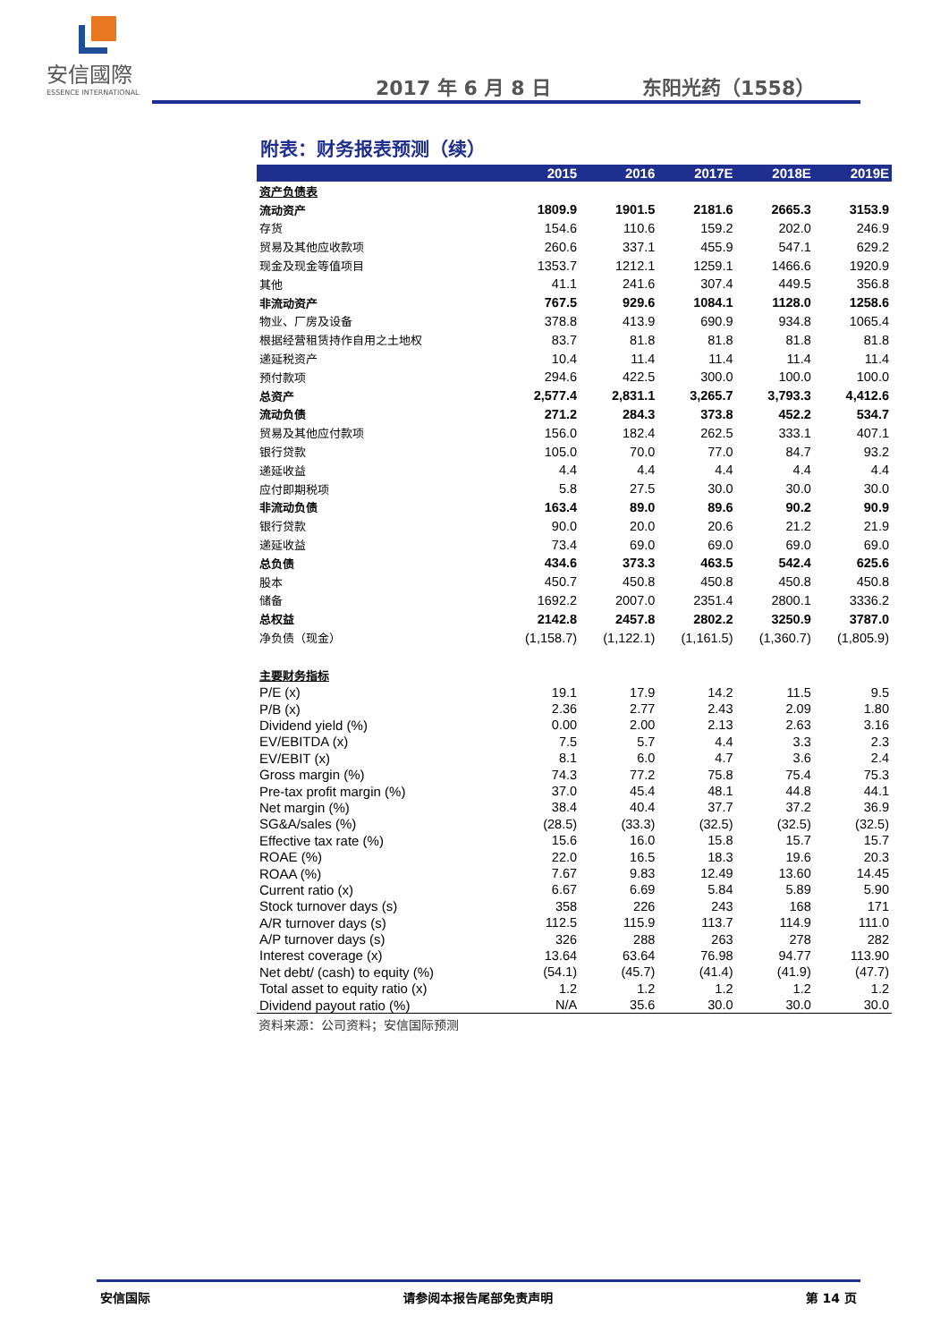安信國際
ESSENCE INTERNATIONAL
2017 年 6 月 8 日 东阳光药（1558）
附表：财务报表预测（续）
| | 2015 | 2016 | 2017E | 2018E | 2019E |
| --- | --- | --- | --- | --- | --- |
| 资产负债表 | | | | | |
| 流动资产 | 1809.9 | 1901.5 | 2181.6 | 2665.3 | 3153.9 |
| 存货 | 154.6 | 110.6 | 159.2 | 202.0 | 246.9 |
| 贸易及其他应收款项 | 260.6 | 337.1 | 455.9 | 547.1 | 629.2 |
| 现金及现金等值项目 | 1353.7 | 1212.1 | 1259.1 | 1466.6 | 1920.9 |
| 其他 | 41.1 | 241.6 | 307.4 | 449.5 | 356.8 |
| 非流动资产 | 767.5 | 929.6 | 1084.1 | 1128.0 | 1258.6 |
| 物业、厂房及设备 | 378.8 | 413.9 | 690.9 | 934.8 | 1065.4 |
| 根据经营租赁持作自用之土地权 | 83.7 | 81.8 | 81.8 | 81.8 | 81.8 |
| 递延税资产 | 10.4 | 11.4 | 11.4 | 11.4 | 11.4 |
| 预付款项 | 294.6 | 422.5 | 300.0 | 100.0 | 100.0 |
| 总资产 | 2,577.4 | 2,831.1 | 3,265.7 | 3,793.3 | 4,412.6 |
| 流动负债 | 271.2 | 284.3 | 373.8 | 452.2 | 534.7 |
| 贸易及其他应付款项 | 156.0 | 182.4 | 262.5 | 333.1 | 407.1 |
| 银行贷款 | 105.0 | 70.0 | 77.0 | 84.7 | 93.2 |
| 递延收益 | 4.4 | 4.4 | 4.4 | 4.4 | 4.4 |
| 应付即期税项 | 5.8 | 27.5 | 30.0 | 30.0 | 30.0 |
| 非流动负债 | 163.4 | 89.0 | 89.6 | 90.2 | 90.9 |
| 银行贷款 | 90.0 | 20.0 | 20.6 | 21.2 | 21.9 |
| 递延收益 | 73.4 | 69.0 | 69.0 | 69.0 | 69.0 |
| 总负债 | 434.6 | 373.3 | 463.5 | 542.4 | 625.6 |
| 股本 | 450.7 | 450.8 | 450.8 | 450.8 | 450.8 |
| 储备 | 1692.2 | 2007.0 | 2351.4 | 2800.1 | 3336.2 |
| 总权益 | 2142.8 | 2457.8 | 2802.2 | 3250.9 | 3787.0 |
| 净负债（现金） | (1,158.7) | (1,122.1) | (1,161.5) | (1,360.7) | (1,805.9) |
| 主要财务指标 | | | | | |
| P/E (x) | 19.1 | 17.9 | 14.2 | 11.5 | 9.5 |
| P/B (x) | 2.36 | 2.77 | 2.43 | 2.09 | 1.80 |
| Dividend yield (%) | 0.00 | 2.00 | 2.13 | 2.63 | 3.16 |
| EV/EBITDA (x) | 7.5 | 5.7 | 4.4 | 3.3 | 2.3 |
| EV/EBIT (x) | 8.1 | 6.0 | 4.7 | 3.6 | 2.4 |
| Gross margin (%) | 74.3 | 77.2 | 75.8 | 75.4 | 75.3 |
| Pre-tax profit margin (%) | 37.0 | 45.4 | 48.1 | 44.8 | 44.1 |
| Net margin (%) | 38.4 | 40.4 | 37.7 | 37.2 | 36.9 |
| SG&A/sales (%) | (28.5) | (33.3) | (32.5) | (32.5) | (32.5) |
| Effective tax rate (%) | 15.6 | 16.0 | 15.8 | 15.7 | 15.7 |
| ROAE (%) | 22.0 | 16.5 | 18.3 | 19.6 | 20.3 |
| ROAA (%) | 7.67 | 9.83 | 12.49 | 13.60 | 14.45 |
| Current ratio (x) | 6.67 | 6.69 | 5.84 | 5.89 | 5.90 |
| Stock turnover days (s) | 358 | 226 | 243 | 168 | 171 |
| A/R turnover days (s) | 112.5 | 115.9 | 113.7 | 114.9 | 111.0 |
| A/P turnover days (s) | 326 | 288 | 263 | 278 | 282 |
| Interest coverage (x) | 13.64 | 63.64 | 76.98 | 94.77 | 113.90 |
| Net debt/ (cash) to equity (%) | (54.1) | (45.7) | (41.4) | (41.9) | (47.7) |
| Total asset to equity ratio (x) | 1.2 | 1.2 | 1.2 | 1.2 | 1.2 |
| Dividend payout ratio (%) | N/A | 35.6 | 30.0 | 30.0 | 30.0 |
资料来源：公司资料；安信国际预测
安信国际 请参阅本报告尾部免责声明 第 14 页